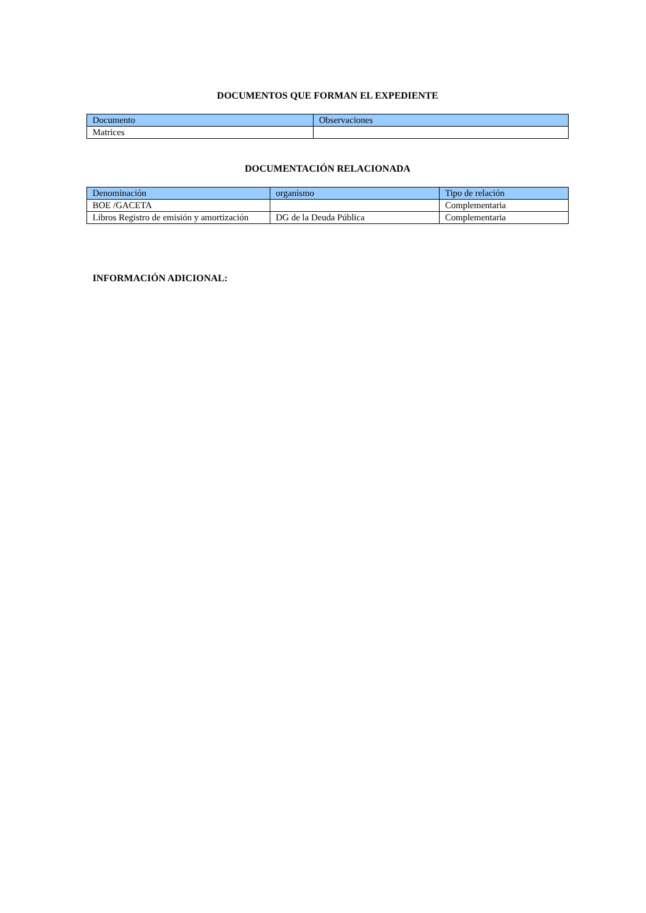DOCUMENTOS QUE FORMAN EL EXPEDIENTE
| Documento | Observaciones |
| Matrices | |
DOCUMENTACIÓN RELACIONADA
| Denominación | organismo | Tipo de relación |
| BOE /GACETA | | Complementaria |
| Libros Registro de emisión y amortización | DG de la Deuda Pública | Complementaria |
INFORMACIÓN ADICIONAL: